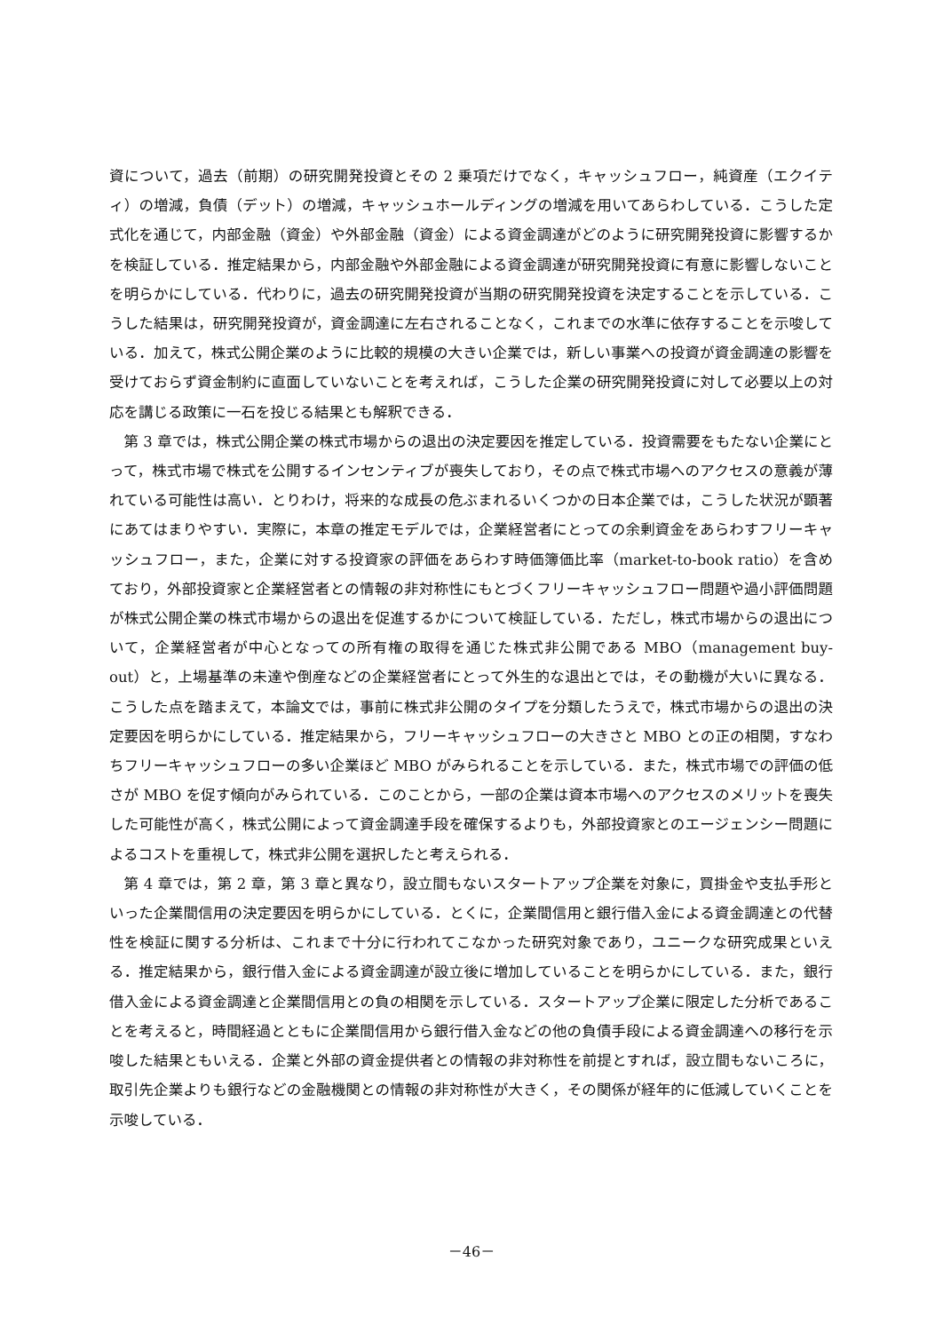資について，過去（前期）の研究開発投資とその 2 乗項だけでなく，キャッシュフロー，純資産（エクイティ）の増減，負債（デット）の増減，キャッシュホールディングの増減を用いてあらわしている．こうした定式化を通じて，内部金融（資金）や外部金融（資金）による資金調達がどのように研究開発投資に影響するかを検証している．推定結果から，内部金融や外部金融による資金調達が研究開発投資に有意に影響しないことを明らかにしている．代わりに，過去の研究開発投資が当期の研究開発投資を決定することを示している．こうした結果は，研究開発投資が，資金調達に左右されることなく，これまでの水準に依存することを示唆している．加えて，株式公開企業のように比較的規模の大きい企業では，新しい事業への投資が資金調達の影響を受けておらず資金制約に直面していないことを考えれば，こうした企業の研究開発投資に対して必要以上の対応を講じる政策に一石を投じる結果とも解釈できる．
第 3 章では，株式公開企業の株式市場からの退出の決定要因を推定している．投資需要をもたない企業にとって，株式市場で株式を公開するインセンティブが喪失しており，その点で株式市場へのアクセスの意義が薄れている可能性は高い．とりわけ，将来的な成長の危ぶまれるいくつかの日本企業では，こうした状況が顕著にあてはまりやすい．実際に，本章の推定モデルでは，企業経営者にとっての余剰資金をあらわすフリーキャッシュフロー，また，企業に対する投資家の評価をあらわす時価簿価比率（market-to-book ratio）を含めており，外部投資家と企業経営者との情報の非対称性にもとづくフリーキャッシュフロー問題や過小評価問題が株式公開企業の株式市場からの退出を促進するかについて検証している．ただし，株式市場からの退出について，企業経営者が中心となっての所有権の取得を通じた株式非公開である MBO（management buy-out）と，上場基準の未達や倒産などの企業経営者にとって外生的な退出とでは，その動機が大いに異なる．こうした点を踏まえて，本論文では，事前に株式非公開のタイプを分類したうえで，株式市場からの退出の決定要因を明らかにしている．推定結果から，フリーキャッシュフローの大きさと MBO との正の相関，すなわちフリーキャッシュフローの多い企業ほど MBO がみられることを示している．また，株式市場での評価の低さが MBO を促す傾向がみられている．このことから，一部の企業は資本市場へのアクセスのメリットを喪失した可能性が高く，株式公開によって資金調達手段を確保するよりも，外部投資家とのエージェンシー問題によるコストを重視して，株式非公開を選択したと考えられる．
第 4 章では，第 2 章，第 3 章と異なり，設立間もないスタートアップ企業を対象に，買掛金や支払手形といった企業間信用の決定要因を明らかにしている．とくに，企業間信用と銀行借入金による資金調達との代替性を検証に関する分析は、これまで十分に行われてこなかった研究対象であり，ユニークな研究成果といえる．推定結果から，銀行借入金による資金調達が設立後に増加していることを明らかにしている．また，銀行借入金による資金調達と企業間信用との負の相関を示している．スタートアップ企業に限定した分析であることを考えると，時間経過とともに企業間信用から銀行借入金などの他の負債手段による資金調達への移行を示唆した結果ともいえる．企業と外部の資金提供者との情報の非対称性を前提とすれば，設立間もないころに，取引先企業よりも銀行などの金融機関との情報の非対称性が大きく，その関係が経年的に低減していくことを示唆している．
－46－